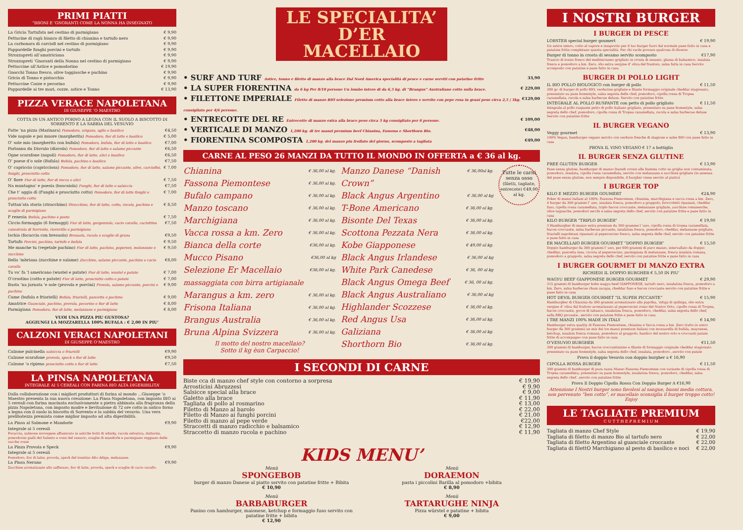PRIMI PIATTI
“BBONI E ‘GNORANTI COME LA NONNA HA INSEGNATO
La Gricia Tartufata nel cestino di parmigiano € 9,90
Fettucine di ragù bianco di filetto di chianina e tartufo nero € 9,90
La carbonara di carciofi nel cestino di parmigiano € 9,90
Pappardelle funghi porcini e tartufo € 9,90
Strozzapreti all’amatriciana € 9,90
Strozzapreti ‘Gnoranti della Nonna nel cestino di parmigiano € 9,90
Fettuccine all’Astice e pomodorino € 19,90
Gnocchi Tonno fresco, olive taggiasche e pachino € 9,90
Gricia di Tonno e pistacchio € 9,90
Fettuccine Cozze e pecorino € 9,90
Pappardelle ai tre mari, cozze, astice e Tonno € 13,90
PIZZA VERACE NAPOLETANA
DI GIUSEPPE ‘O MAESTRO
COTTA IN UN ANTICO FORNO A LEGNA CON IL SUOLO A BISCOTTO DI SORRENTO E LA SABBIA DEL VESUVIO
Fatte ‘na pizza (Marinara) Pomodoro, origano, aglio e basilico €4,50
Vide napule e poi muore (margherita) Pomodoro, fior di latte e basilico € 5,00
O’ sole mio (margherita con bufala) Pomodoro, bufala, fior di latte e basilico €7,00
Parlannu du Diavulo (diavola) Pomodoro, fior di latte e salame piccante €6,50
Ogne scarafone (napoli) Pomodoro, fior di latte, alici e basilico €6,50
O’ paese d’o sole (Bufala) Bufala, pachino e basilico €7,50
O’ capriccio (capricciosa) Pomodoro, fior di latte, salame piccante, olive, carciofini, funghi, prosciutto cotto € 7,00
O’ fiore Fior di latte, fior di zucca e alici € 7,50
Na muntagna’ e poesia (boscaiola) Funghi, fior di latte e salsiccia €7,50
Che t’ aggia dì (Funghi e prosciutto cotto) Pomodoro, fior di latte funghi e prosciutto cotto € 7,00
Tuttan’ata storia (stracchino) Stracchino, fior di latte, cotto, rucola, pachino e scaglie di parmigiano € 8,50
F renesia Bufala, pachino e pesto € 7,50
Ciccio formaggio (6 formaggi) Fior di latte, gorgonzola, cacio cavallo, caciottina canestrata di Sorrento, riavuvillo e parmigiano €7,50
Ischia (focaccia con bresaola) Bresaola, rucola e scaglie di grana €9,50
Tartufo Porcini, pachino, tartufo e bufala € 9,50
Me manche tu (vegetale pachino) Fior di latte, pachino, peperoni, melanzane e zucchine € 9,50
Bella ‘mbriana (zucchine e salame) Zucchine, salame piccante, pachino e cacio cavallo €8,00
Tu vo’ fa ‘l americano (wustel e patate) Fior di latte, wustel e patate € 7,00
O’crostino (cotto e patate) Fior di latte, prosciutto cotto e patate € 7,00
Basta ‘na jurnata ‘e sole (provola e porcini) Provola, salame piccante, porcini e pachino € 9,00
Cume (bufala e friarielli) Bufala, friarielli, pancetta e pachino € 9,00
Amatrice Guanciale, pachino, provola, pecorino e fior di latte € 8,00
Parmigiana Pomodoro, fior di latte, melanzane e parmigiano € 8,00
VUOI UNA PIZZA PIU GUSTOSA?
AGGIUNGI LA MOZZARELLA 100% BUFALA : € 2,00 IN PIU’
CALZONI VERACI NAPOLETANI
DI GIUSEPPE O’MAESTRO
Calzone pulcinella salsiccia e friarielli €9,90
Calzone scarafone provola, speck e fior di latte €9,50
Calzone ‘o ripieno prosciutto cotto e fior di latte €7,50
LA PINSA NAPOLETANA
INTEGRALE AI 5 CEREALI CON FARINA BIO ALTA DIGERIBILITA’
Dalla collaborazione con i migliori produttori di farina al mondo ...Giuseppe ‘o Maestro presenta la sua nuova creazione: La Pinsa Napoletana, con impasto BIO ai 5 cereali con farina macinata esclusivamente a pietra abbinata alla fragranza della pizza Napoletana, con impasto madre e lievitazione di 72 ore cotto in antico forno a legna con il suolo in biscotto di Sorrento e la sabbia del vesuvio. Una vera prelibatezza premiata come miglior impasto ad alta digeribilità.
La Pinsa al Salmone e Mandorle €9,90
Integrale ai 5 cereali
Focaccia, salmone norvegese affumicato in antiche botti di whisky, rucola selvatica, datterini, pomodorini gialli del Salento e rossi del vesuvio, scaglie di mandorle e parmigiano reggiano delle vacche rosse
La Pinza Provola e Speck €9,90
Integrale ai 5 cereali
Pomodoro, fior di latte, provola, speck del trentino Alto Adige, melanzane.
La Pinsa Nerano €9,90
Zucchine aromatizzate allo zafferano, fior di latte, provola, speck e scaglie di cacio cavallo.
LE SPECIALITA’
D’ER MACELLAIO
• SURF AND TURF Astice, tonno e filetto di manzo alla brace Dal Nord America specialità di pesce e carne serviti con patatine fritte 33,90
• LA SUPER FIORENTINA da 6 kg Per 8/10 persone Un lombo intero di da 6,5 kg. di “Brangus” Australiano cotto sulla brace. € 229,00
• FILETTONE IMPERIALE Filetto di manzo BIO selezione premium cotto alla brace intero e servito con pepe rosa in grani peso circa 2,5 | 3kg. consigliato per 4|6 persone. €129,00
• ENTRECOTTE DEL RE Entrecotte di manzo extra alla brace peso circa 3 kg consigliato per 6 persone. € 109,00
• VERTICALE DI MANZO 1,200 kg. di tre manzi premium beef Chianina, Fassona e Shorthorn Bio. €48,00
• FIORENTINA SCOMPOSTA 1,200 kg. del manzo piu frollato del giorno, scomposto a tagliata €49,00
CARNE AL PESO 26 MANZI DA TUTTO IL MONDO IN OFFERTA a € 36 al kg.
Chianina € 36,00 al kg.
Fassona Piemontese € 36,00 al kg.
Bufalo campano € 36,00 al kg.
Manzo toscano € 36,00 al kg.
Marchigiana € 36,00 al kg.
Vacca rossa a km. Zero € 36,00 al kg.
Bianca della corte €36,00 al kg.
Mucco Pisano €36,00 al kg
Selezione Er Macellaio
massaggiata con birra artigianale €36,00 al kg.
Marangus a km. zero € 36,00 al kg.
Frisona Italiana € 36,00 al kg.
Brangus Australia € 36,00 al kg.
Bruna Alpina Svizzera € 36,00 al kg.
Il motto del nostro macellaio?
Sotto il kg èun Carpaccio!
Manzo Danese “Danish Crown” € 36,00al kg.
Black Angus Argentino € 36,00 al kg
T-Bone Americano € 36,00 al kg.
Bisonte Del Texas € 36,00 al kg.
Scottona Pezzata Nera € 36,00 al kg.
Kobe Giapponese € 49,00 al kg.
Black Angus Irlandese € 36,00 al kg
White Park Canedese € 36, 00 al kg
Black Angus Omega Beef € 36, 00 al kg.
Black Angus Australiano € 36,00 al kg
Highlander Scozzese € 36,00 al kg.
Red Angus Usa € 36,00 al kg.
Galiziana € 36,00 al kg.
Shorthorn Bio € 36,00 al kg.
Tutte le carni senza osso
(filetti, tagliate, entrecote) €49,00 al kg.
I SECONDI DI CARNE
Biste cca di manzo chef style con contorno a sorpresa € 19,90
Arrosticini Abruzzesi € 9,90
Salsicce special alla brace € 9,00
Galetto alla brace € 11,90
Tagliata di pollo al rosmarino € 13,00
Filetto di Manzo al barolo € 22,00
Filetto di Manzo ai funghi porcini € 21,00
Filetto di manzo al pepe verde €22,00
Straccetti di manzo radicchio e balsamico € 12,90
Straccetto di manzo rucola e pachino € 11,90
KIDS MENU’
Menù
SPONGEBOB
burger di manzo Danese al piatto servito con patatine fritte + Bibita
€ 10,90
Menù
DORAEMON
pasta i piccolini Barilla al pomodoro +bibita
€ 8,90
Menù
BARBABURGER
Panino con hamburger, maionese, ketchup e formaggio fuso servito con patatine fritte + bibita
€ 12,90
Menù
TARTARUGHE NINJA
Pizza würstel e patatine + bibita
€ 9,00
I NOSTRI BURGER
I BURGER DI PESCE
LOBSTER special burger goumert € 19,90
Un astice intero, cotto al vapore e insaporito per il tuo burger fuori dal normale pane fatto in casa e patatine fritte completano questa specialità. Per chi vuole provare qualcosa di diverso
Burger di tonno in crosta di sesamo servito scomposto €17,90
Trancio di tonno fresco del mediterraneo grigliato in crosta di sesamo, glassa di balsamico, insalata fresca e pomodoro a km. Zero, olio extra vergine d’ oliva del frantoio, salsa fatta in casa Servito scomposto con patatine e pane fatto in casa
BURGER DI POLLO LIGHT
IL BIO POLLO BIOLOGICO con burger di pollo € 11,50
300 gr. di burger di pollo BIO, verdurine grigliate e filante formaggio originale cheddar stagionato, presentato su pane homestyle, salsa segreta delle chef, pomodoro, cipolla rossa di Tropea caramellata, rucola e salsa barbecue deluxe. Servito con patatine fritte
INTEGRALE AL POLLO RUSPANTE con petto di pollo grigliato € 11,50
Integrale al pollo ruspante petto di pollo italiano grigliato, presentato su pane homestyle, salsa segreta dello chef, pomodoro, cipolla rossa di Tropea caramellata, rucola e salsa barbecue deluxe Servito con patatine fritte
IL BURGER VEGANO
Veggy gourmet € 13,90
100% Vegan, hamburger vegano servito con verdure fresche di stagione e salse BIO con pane fatto in casa
PROVA IL VINO VEGANO € 17 a bottiglia
IL BURGER SENZA GLUTINE
FREE GLUTEN BURGER € 13,90
Pane senza glutine, hamburger di manzo Danish crown alla fiamma cotto su griglia non contaminata, pomodoro, insalata, cipolla rossa caramellata, servito con melanzana e zucchine grigliate (in assenza del pane senza glutine, non sempre disponibile, il burgher viene servito al piatto)
I BURGER TOP
KILO E MEZZO BURGER GOUMERT €24,90
Poker di manzi italiani al 100%: Fassona Piemontese, chianina, marchigiana e vacca rossa a km. Zero, 4 burger da 300 grammi l’ uno, insalata fresca, pomodoro a grappolo, broccoletti ripassati, cheddar fuso, cipolla rossa caramellata, triplo bacon croccante, melanzane grigliate, zucchine romanesche, olive tagiasche, pomodori secchi e salsa segreta dello chef, servito con patatine fritte e pane fatto in casa
KILO BURGER “TRIPLO BURGER” € 19,90
3 Hamburgher di manzo extra premium da 300 gramme l ‘uno, cipolla rossa di tropea caramellata, bacon croccante, salsa barbecue piccante, insalatina fresca, pomodoro, cheddar, melanzane grigliate, friarielli napoletani ripassati al peperoncino fresco, salsa segreta delle chef, servito con patatine fritte e pane fatto in casa
ER MACELLAIO BURGER GOURMET “DOPPIO BURGER” € 15,50
Doppio hamburger da 300 grammi l’ uno, per 600 grammi di puro manzo, intervallato da doppio cheddar, pancetta tesa, cicoria al peperoncino, parmigiana di melanzane, fresca insalata romana, pomodoro a grappolo, salsa segreta dello chef, servito con patatine fritte e pane fatto in casa
I BURGER GOURMET DI MANZO EXTRA
RICHIEDI IL DOPPIO BURGHER € 5,50 IN PIU’
WAGYU BEEF GIAPPONESE BURGER GOURMET € 29,90
315 grammi di hamburger kobe wagyu beef GIAPPONESE, tartufo nero, insalatina fresca, pomodoro a km. Zero, salsa barbecue rhum zacapa, cheddar fuso e bacon croccante servito con patatine fritte e pane fatto in casa
HOT DEVIL BURGER GOURMET “IL SUPER PICCANTE” € 15,90
Hamburgher di Chianina da 300 grammi aromatizzato alla paprika, ‘nduja di spilinga, olio extra vergine d’ oliva dal frattoio aromatizzato al peperoncini rosso del Nostro Orto, cipollo rossa di Tropea, bacon croccante, gocce di tabasco, insalatina fresca, pomodoro, cheddar, salsa segreta dello chef, salla BBQ piccante...servito con patatine fritte e pane fatto in casa
I TRE MANZI 100% MADE IN ITALY € 14,90
Hamburger extra quality di Fassona Piemontese, chianina e Vacca rossa a km. Zero (tutto in unico burger da 300 grammi) un mix dei tre manzi premium italiani con mozzarella di bufala, mayonese, ketchup, insalata fresca romana, pomodoro al grappolo, basilico del nostro orto e croccanti patate fritte di accompagno con pane fatto in casa
O’VESUVIO BURGHER €11,50
300 grammi di hamburger, bacon croccantissimo e filante di formaggio originale cheddar stagionato presentato su pane homestyle, salsa segreta dello chef, insalata, pomodoro...servito con patate
Prova il doppio Vesuvio con doppio burgher a € 16,90
CIPOLLA ROSSA BURGER € 11,50
300 grammi di hamburger di pura razza Manzo Fassona Piemontese con variante di cipolla rossa di Tropea caramellata, presentato su pane homestyle, insalatina fresca, pomodoro, cheddar, salsa segreta dello chef...servito con patatine fritte
Prova Il Doppio Cipolla Rossa Con Doppio Burger A €16,90
Attenzione I Nostri burger sono favolosi al sangue, buoni media cottura, non pervenuto “ben cotto”, er macellaio sconsiglia il burger troppo cotto! Enjoy
LE TAGLIATE PREMIUM
C U T T H E P R E M I U M
Tagliata di manzo Chef Style € 19,90
Tagliata di filetto di manzo Bio al tartufo nero € 22,00
Tagliata di filetto Argentino al guanciale croccante € 22,00
Tagliata di filettO Marchigiano al pesto di basilico e noci € 22,00